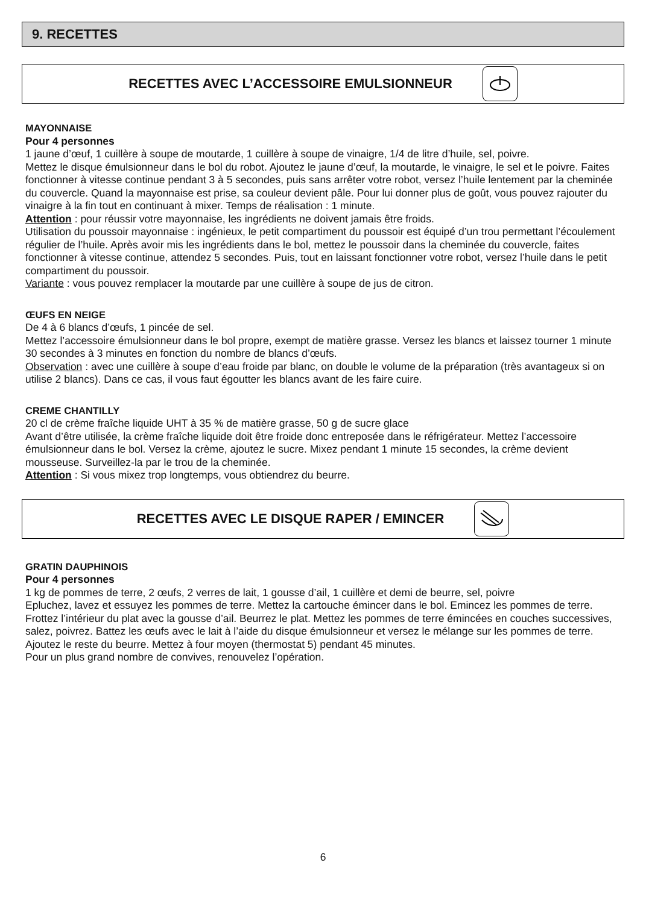9. RECETTES
RECETTES AVEC L’ACCESSOIRE EMULSIONNEUR
MAYONNAISE
Pour 4 personnes
1 jaune d’œuf, 1 cuillère à soupe de moutarde, 1 cuillère à soupe de vinaigre, 1/4 de litre d’huile, sel, poivre.
Mettez le disque émulsionneur dans le bol du robot. Ajoutez le jaune d’œuf, la moutarde, le vinaigre, le sel et le poivre. Faites fonctionner à vitesse continue pendant 3 à 5 secondes, puis sans arrêter votre robot, versez l’huile lentement par la cheminée du couvercle. Quand la mayonnaise est prise, sa couleur devient pâle. Pour lui donner plus de goût, vous pouvez rajouter du vinaigre à la fin tout en continuant à mixer. Temps de réalisation : 1 minute.
Attention : pour réussir votre mayonnaise, les ingrédients ne doivent jamais être froids.
Utilisation du poussoir mayonnaise : ingénieux, le petit compartiment du poussoir est équipé d’un trou permettant l’écoulement régulier de l’huile. Après avoir mis les ingrédients dans le bol, mettez le poussoir dans la cheminée du couvercle, faites fonctionner à vitesse continue, attendez 5 secondes. Puis, tout en laissant fonctionner votre robot, versez l’huile dans le petit compartiment du poussoir.
Variante : vous pouvez remplacer la moutarde par une cuillère à soupe de jus de citron.
ŒUFS EN NEIGE
De 4 à 6 blancs d’œufs, 1 pincée de sel.
Mettez l’accessoire émulsionneur dans le bol propre, exempt de matière grasse. Versez les blancs et laissez tourner 1 minute 30 secondes à 3 minutes en fonction du nombre de blancs d’œufs.
Observation : avec une cuillère à soupe d’eau froide par blanc, on double le volume de la préparation (très avantageux si on utilise 2 blancs). Dans ce cas, il vous faut égoutter les blancs avant de les faire cuire.
CREME CHANTILLY
20 cl de crème fraîche liquide UHT à 35 % de matière grasse, 50 g de sucre glace
Avant d’être utilisée, la crème fraîche liquide doit être froide donc entreposée dans le réfrigérateur. Mettez l’accessoire émulsionneur dans le bol. Versez la crème, ajoutez le sucre. Mixez pendant 1 minute 15 secondes, la crème devient mousseuse. Surveillez-la par le trou de la cheminée.
Attention : Si vous mixez trop longtemps, vous obtiendrez du beurre.
RECETTES AVEC LE DISQUE RAPER / EMINCER
GRATIN DAUPHINOIS
Pour 4 personnes
1 kg de pommes de terre, 2 œufs, 2 verres de lait, 1 gousse d’ail, 1 cuillère et demi de beurre, sel, poivre
Epluchez, lavez et essuyez les pommes de terre. Mettez la cartouche émincer dans le bol. Emincez les pommes de terre. Frottez l’intérieur du plat avec la gousse d’ail. Beurrez le plat. Mettez les pommes de terre émincées en couches successives, salez, poivrez. Battez les œufs avec le lait à l’aide du disque émulsionneur et versez le mélange sur les pommes de terre. Ajoutez le reste du beurre. Mettez à four moyen (thermostat 5) pendant 45 minutes.
Pour un plus grand nombre de convives, renouvelez l’opération.
6